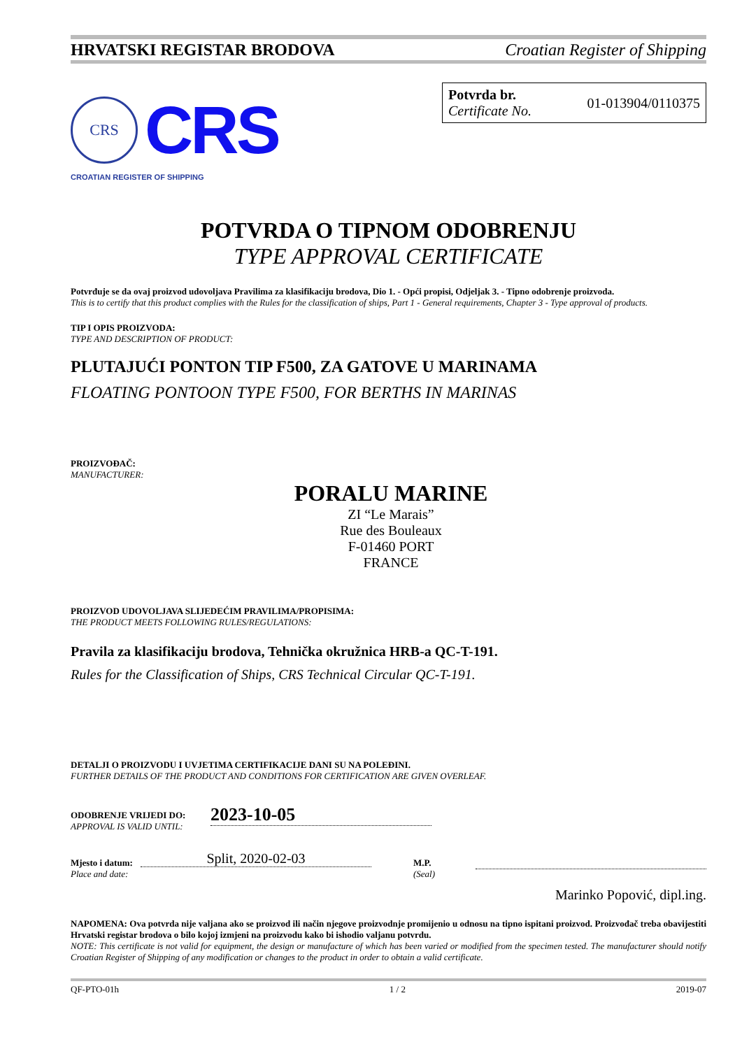HRVATSKI REGISTAR BRODOVA Croatian Register of Shipping
CRS
CRS
CROATIAN REGISTER OF SHIPPING
Potvrda br.
Certificate No.
01-013904/0110375
POTVRDA O TIPNOM ODOBRENJU
TYPE APPROVAL CERTIFICATE
Potvrđuje se da ovaj proizvod udovoljava Pravilima za klasifikaciju brodova, Dio 1. - Opći propisi, Odjeljak 3. - Tipno odobrenje proizvoda.
This is to certify that this product complies with the Rules for the classification of ships, Part 1 - General requirements, Chapter 3 - Type approval of products.
TIP I OPIS PROIZVODA:
TYPE AND DESCRIPTION OF PRODUCT:
PLUTAJUĆI PONTON TIP F500, ZA GATOVE U MARINAMA
FLOATING PONTOON TYPE F500, FOR BERTHS IN MARINAS
PROIZVOĐAČ:
MANUFACTURER:
PORALU MARINE
ZI “Le Marais”
Rue des Bouleaux
F-01460 PORT
FRANCE
PROIZVOD UDOVOLJAVA SLIJEDEĆIM PRAVILIMA/PROPISIMA:
THE PRODUCT MEETS FOLLOWING RULES/REGULATIONS:
Pravila za klasifikaciju brodova, Tehnička okružnica HRB-a QC-T-191.
Rules for the Classification of Ships, CRS Technical Circular QC-T-191.
DETALJI O PROIZVODU I UVJETIMA CERTIFIKACIJE DANI SU NA POLEĐINI.
FURTHER DETAILS OF THE PRODUCT AND CONDITIONS FOR CERTIFICATION ARE GIVEN OVERLEAF.
ODOBRENJE VRIJEDI DO:
APPROVAL IS VALID UNTIL:
2023-10-05
Mjesto i datum:
Place and date:
Split, 2020-02-03
M.P.
(Seal)
Marinko Popović, dipl.ing.
NAPOMENA: Ova potvrda nije valjana ako se proizvod ili način njegove proizvodnje promijenio u odnosu na tipno ispitani proizvod. Proizvođač treba obavijestiti Hrvatski registar brodova o bilo kojoj izmjeni na proizvodu kako bi ishodio valjanu potvrdu.
NOTE: This certificate is not valid for equipment, the design or manufacture of which has been varied or modified from the specimen tested. The manufacturer should notify Croatian Register of Shipping of any modification or changes to the product in order to obtain a valid certificate.
QF-PTO-01h 1 / 2 2019-07